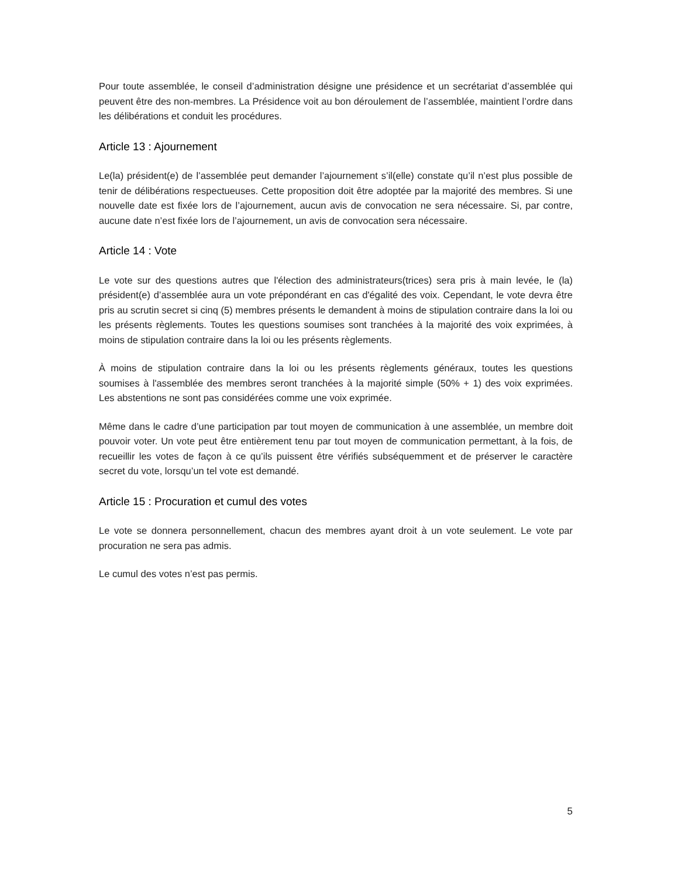Pour toute assemblée, le conseil d’administration désigne une présidence et un secrétariat d’assemblée qui peuvent être des non-membres. La Présidence voit au bon déroulement de l’assemblée, maintient l’ordre dans les délibérations et conduit les procédures.
Article 13 : Ajournement
Le(la) président(e) de l’assemblée peut demander l’ajournement s’il(elle) constate qu’il n’est plus possible de tenir de délibérations respectueuses. Cette proposition doit être adoptée par la majorité des membres. Si une nouvelle date est fixée lors de l’ajournement, aucun avis de convocation ne sera nécessaire. Si, par contre, aucune date n’est fixée lors de l’ajournement, un avis de convocation sera nécessaire.
Article 14 : Vote
Le vote sur des questions autres que l'élection des administrateurs(trices) sera pris à main levée, le (la) président(e) d’assemblée aura un vote prépondérant en cas d'égalité des voix. Cependant, le vote devra être pris au scrutin secret si cinq (5) membres présents le demandent à moins de stipulation contraire dans la loi ou les présents règlements. Toutes les questions soumises sont tranchées à la majorité des voix exprimées, à moins de stipulation contraire dans la loi ou les présents règlements.
À moins de stipulation contraire dans la loi ou les présents règlements généraux, toutes les questions soumises à l'assemblée des membres seront tranchées à la majorité simple (50% + 1) des voix exprimées. Les abstentions ne sont pas considérées comme une voix exprimée.
Même dans le cadre d’une participation par tout moyen de communication à une assemblée, un membre doit pouvoir voter. Un vote peut être entièrement tenu par tout moyen de communication permettant, à la fois, de recueillir les votes de façon à ce qu’ils puissent être vérifiés subséquemment et de préserver le caractère secret du vote, lorsqu’un tel vote est demandé.
Article 15 : Procuration et cumul des votes
Le vote se donnera personnellement, chacun des membres ayant droit à un vote seulement. Le vote par procuration ne sera pas admis.
Le cumul des votes n’est pas permis.
5